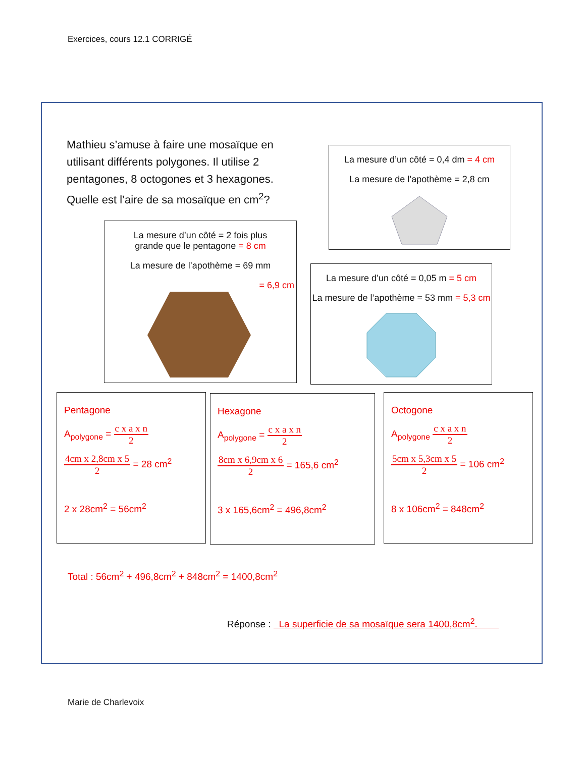Exercices, cours 12.1 CORRIGÉ
Mathieu s’amuse à faire une mosaïque en utilisant différents polygones. Il utilise 2 pentagones, 8 octogones et 3 hexagones. Quelle est l’aire de sa mosaïque en cm<sup>2</sup>?
La mesure d’un côté = 0,4 dm = 4 cm
La mesure de l’apothème = 2,8 cm
La mesure d’un côté = 2 fois plus
grande que le pentagone = 8 cm
La mesure de l’apothème = 69 mm
= 6,9 cm
La mesure d’un côté = 0,05 m = 5 cm
La mesure de l’apothème = 53 mm = 5,3 cm
Pentagone
A<sub>polygone</sub> = c x a x n 2
4cm x 2,8cm x 5 2 = 28 cm<sup>2</sup>
2 x 28cm<sup>2</sup> = 56cm<sup>2</sup>
Hexagone
A<sub>polygone</sub> = c x a x n 2
8cm x 6,9cm x 6 2 = 165,6 cm<sup>2</sup>
3 x 165,6cm<sup>2</sup> = 496,8cm<sup>2</sup>
Octogone
A<sub>polygone</sub> c x a x n 2
5cm x 5,3cm x 5 2 = 106 cm<sup>2</sup>
8 x 106cm<sup>2</sup> = 848cm<sup>2</sup>
Total : 56cm<sup>2</sup> + 496,8cm<sup>2</sup> + 848cm<sup>2</sup> = 1400,8cm<sup>2</sup>
Réponse : La superficie de sa mosaïque sera 1400,8cm<sup>2</sup>.
Marie de Charlevoix